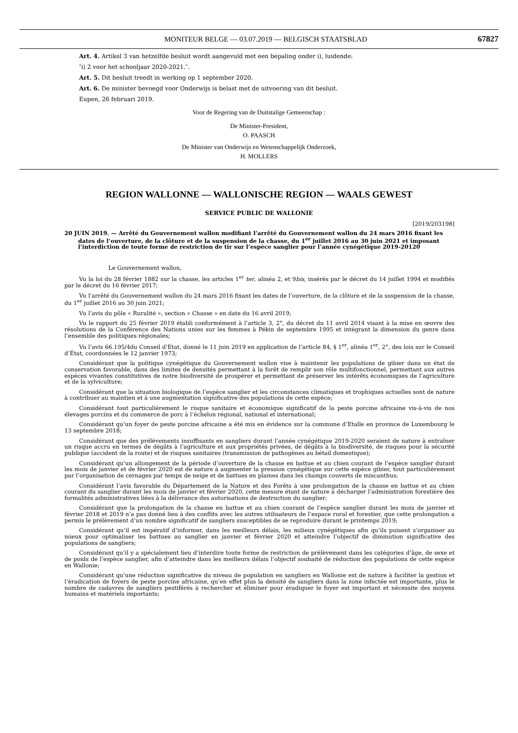MONITEUR BELGE — 03.07.2019 — BELGISCH STAATSBLAD 67827
Art. 4. Artikel 3 van hetzelfde besluit wordt aangevuld met een bepaling onder i), luidende:
″i) 2 voor het schooljaar 2020-2021.″.
Art. 5. Dit besluit treedt in werking op 1 september 2020.
Art. 6. De minister bevoegd voor Onderwijs is belast met de uitvoering van dit besluit.
Eupen, 26 februari 2019.
Voor de Regering van de Duitstalige Gemeenschap :
De Minister-President,
O. PAASCH
De Minister van Onderwijs en Wetenschappelijk Onderzoek,
H. MOLLERS
REGION WALLONNE — WALLONISCHE REGION — WAALS GEWEST
SERVICE PUBLIC DE WALLONIE
[2019/203198]
20 JUIN 2019. — Arrêté du Gouvernement wallon modifiant l’arrêté du Gouvernement wallon du 24 mars 2016 fixant les dates de l’ouverture, de la clôture et de la suspension de la chasse, du 1<sup>er</sup> juillet 2016 au 30 juin 2021 et imposant l’interdiction de toute forme de restriction de tir sur l’espèce sanglier pour l’année cynégétique 2019-20120
Le Gouvernement wallon,
Vu la loi du 28 février 1882 sur la chasse, les articles 1<sup>er</sup> ter, alinéa 2, et 9bis, insérés par le décret du 14 juillet 1994 et modifiés par le décret du 16 février 2017;
Vu l’arrêté du Gouvernement wallon du 24 mars 2016 fixant les dates de l’ouverture, de la clôture et de la suspension de la chasse, du 1<sup>er</sup> juillet 2016 au 30 juin 2021;
Vu l’avis du pôle « Ruralité », section « Chasse » en date du 16 avril 2019;
Vu le rapport du 25 février 2019 établi conformément à l’article 3, 2°, du décret du 11 avril 2014 visant à la mise en œuvre des résolutions de la Conférence des Nations unies sur les femmes à Pékin de septembre 1995 et intégrant la dimension du genre dans l’ensemble des politiques régionales;
Vu l’avis 66.195/4du Conseil d’Etat, donné le 11 juin 2019 en application de l’article 84, § 1<sup>er</sup>, alinéa 1<sup>er</sup>, 2°, des lois sur le Conseil d’État, coordonnées le 12 janvier 1973;
Considérant que la politique cynégétique du Gouvernement wallon vise à maintenir les populations de gibier dans un état de conservation favorable, dans des limites de densités permettant à la forêt de remplir son rôle multifonctionnel, permettant aux autres espèces vivantes constitutives de notre biodiversité de prospérer et permettant de préserver les intérêts économiques de l’agriculture et de la sylviculture;
Considérant que la situation biologique de l’espèce sanglier et les circonstances climatiques et trophiques actuelles sont de nature à contribuer au maintien et à une augmentation significative des populations de cette espèce;
Considérant tout particulièrement le risque sanitaire et économique significatif de la peste porcine africaine vis-à-vis de nos élevages porcins et du commerce de porc à l’échelon régional, national et international;
Considérant qu’un foyer de peste porcine africaine a été mis en évidence sur la commune d’Etalle en province de Luxembourg le 13 septembre 2018;
Considérant que des prélèvements insuffisants en sangliers durant l’année cynégétique 2019-2020 seraient de nature à entraîner un risque accru en termes de dégâts à l’agriculture et aux propriétés privées, de dégâts à la biodiversité, de risques pour la sécurité publique (accident de la route) et de risques sanitaires (transmission de pathogènes au bétail domestique);
Considérant qu’un allongement de la période d’ouverture de la chasse en battue et au chien courant de l’espèce sanglier durant les mois de janvier et de février 2020 est de nature à augmenter la pression cynégétique sur cette espèce gibier, tout particulièrement par l’organisation de cernages par temps de neige et de battues en plaines dans les champs couverts de miscanthus;
Considérant l’avis favorable du Département de la Nature et des Forêts à une prolongation de la chasse en battue et au chien courant du sanglier durant les mois de janvier et février 2020, cette mesure étant de nature à décharger l’administration forestière des formalités administratives liées à la délivrance des autorisations de destruction du sanglier;
Considérant que la prolongation de la chasse en battue et au chien courant de l’espèce sanglier durant les mois de janvier et février 2018 et 2019 n’a pas donné lieu à des conflits avec les autres utilisateurs de l’espace rural et forestier, que cette prolongation a permis le prélèvement d’un nombre significatif de sangliers susceptibles de se reproduire durant le printemps 2019;
Considérant qu’il est impératif d’informer, dans les meilleurs délais, les milieux cynégétiques afin qu’ils puisent s’organiser au mieux pour optimaliser les battues au sanglier en janvier et février 2020 et atteindre l’objectif de diminution significative des populations de sangliers;
Considérant qu’il y a spécialement lieu d’interdire toute forme de restriction de prélèvement dans les catégories d’âge, de sexe et de poids de l’espèce sanglier, afin d’atteindre dans les meilleurs délais l’objectif souhaité de réduction des populations de cette espèce en Wallonie;
Considérant qu’une réduction significative du niveau de population en sangliers en Wallonie est de nature à faciliter la gestion et l’éradication de foyers de peste porcine africaine, qu’en effet plus la densité de sangliers dans la zone infectée est importante, plus le nombre de cadavres de sangliers pestiférés à rechercher et éliminer pour éradiquer le foyer est important et nécessite des moyens humains et matériels importants;